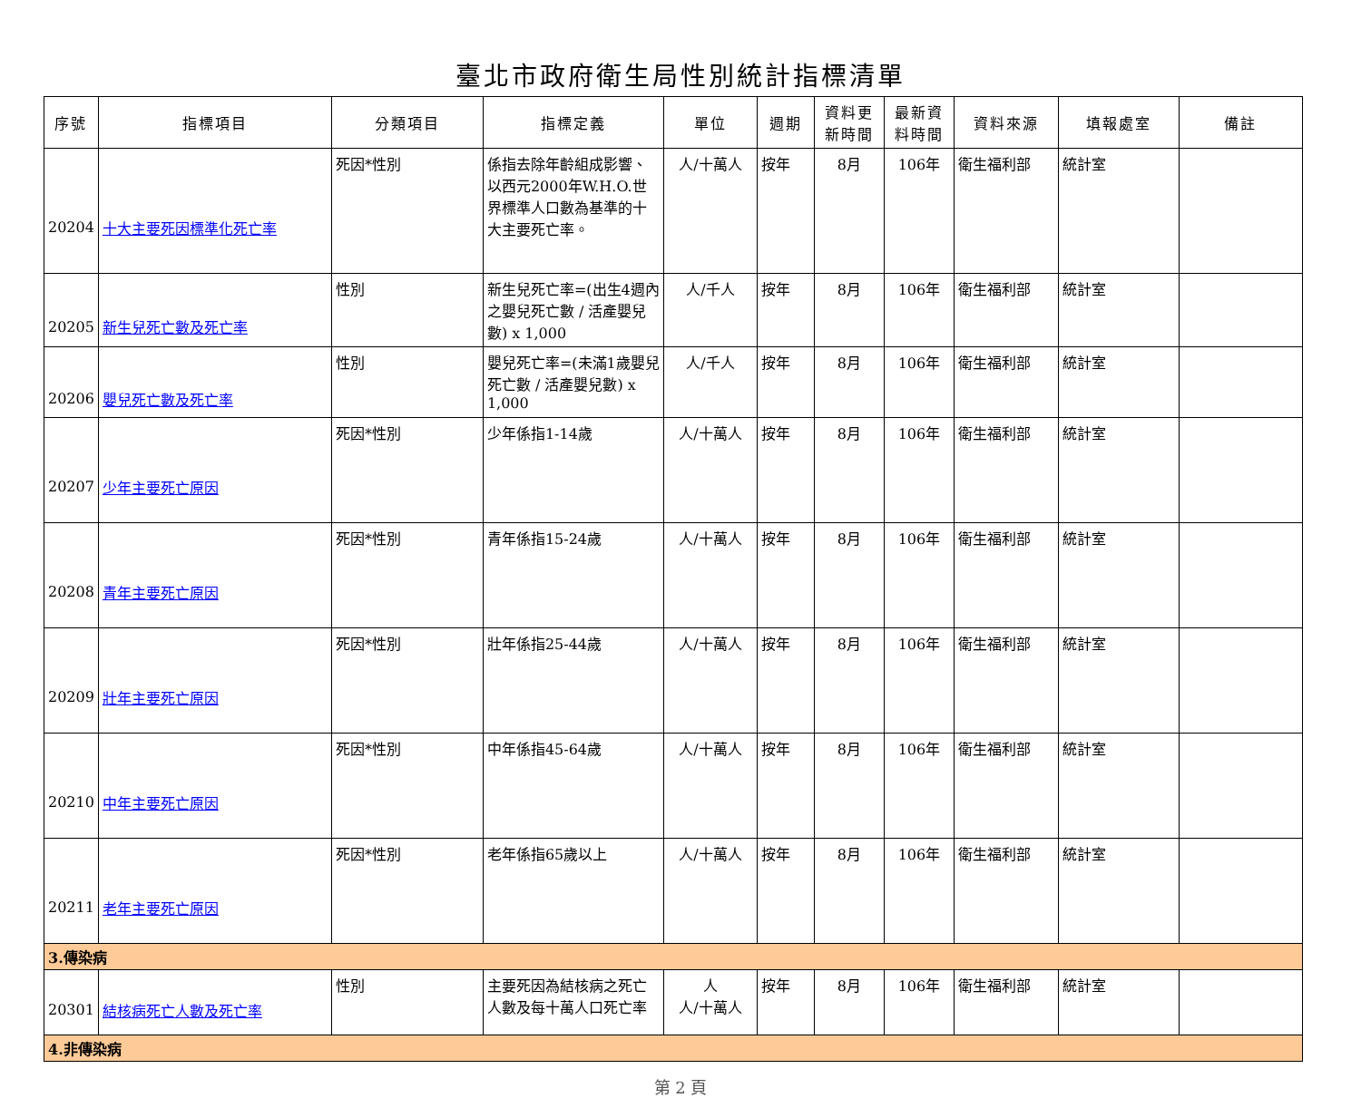臺北市政府衛生局性別統計指標清單
| 序號 | 指標項目 | 分類項目 | 指標定義 | 單位 | 週期 | 資料更新時間 | 最新資料時間 | 資料來源 | 填報處室 | 備註 |
| --- | --- | --- | --- | --- | --- | --- | --- | --- | --- | --- |
| 20204 | 十大主要死因標準化死亡率 | 死因*性別 | 係指去除年齡組成影響、以西元2000年W.H.O.世界標準人口數為基準的十大主要死亡率。 | 人/十萬人 | 按年 | 8月 | 106年 | 衛生福利部 | 統計室 | |
| 20205 | 新生兒死亡數及死亡率 | 性別 | 新生兒死亡率=(出生4週內之嬰兒死亡數 / 活產嬰兒數) x 1,000 | 人/千人 | 按年 | 8月 | 106年 | 衛生福利部 | 統計室 | |
| 20206 | 嬰兒死亡數及死亡率 | 性別 | 嬰兒死亡率=(未滿1歲嬰兒死亡數 / 活產嬰兒數) x 1,000 | 人/千人 | 按年 | 8月 | 106年 | 衛生福利部 | 統計室 | |
| 20207 | 少年主要死亡原因 | 死因*性別 | 少年係指1-14歲 | 人/十萬人 | 按年 | 8月 | 106年 | 衛生福利部 | 統計室 | |
| 20208 | 青年主要死亡原因 | 死因*性別 | 青年係指15-24歲 | 人/十萬人 | 按年 | 8月 | 106年 | 衛生福利部 | 統計室 | |
| 20209 | 壯年主要死亡原因 | 死因*性別 | 壯年係指25-44歲 | 人/十萬人 | 按年 | 8月 | 106年 | 衛生福利部 | 統計室 | |
| 20210 | 中年主要死亡原因 | 死因*性別 | 中年係指45-64歲 | 人/十萬人 | 按年 | 8月 | 106年 | 衛生福利部 | 統計室 | |
| 20211 | 老年主要死亡原因 | 死因*性別 | 老年係指65歲以上 | 人/十萬人 | 按年 | 8月 | 106年 | 衛生福利部 | 統計室 | |
| 3.傳染病 | | | | | | | | | | |
| 20301 | 結核病死亡人數及死亡率 | 性別 | 主要死因為結核病之死亡人數及每十萬人口死亡率 | 人 人/十萬人 | 按年 | 8月 | 106年 | 衛生福利部 | 統計室 | |
| 4.非傳染病 | | | | | | | | | | |
第 2 頁